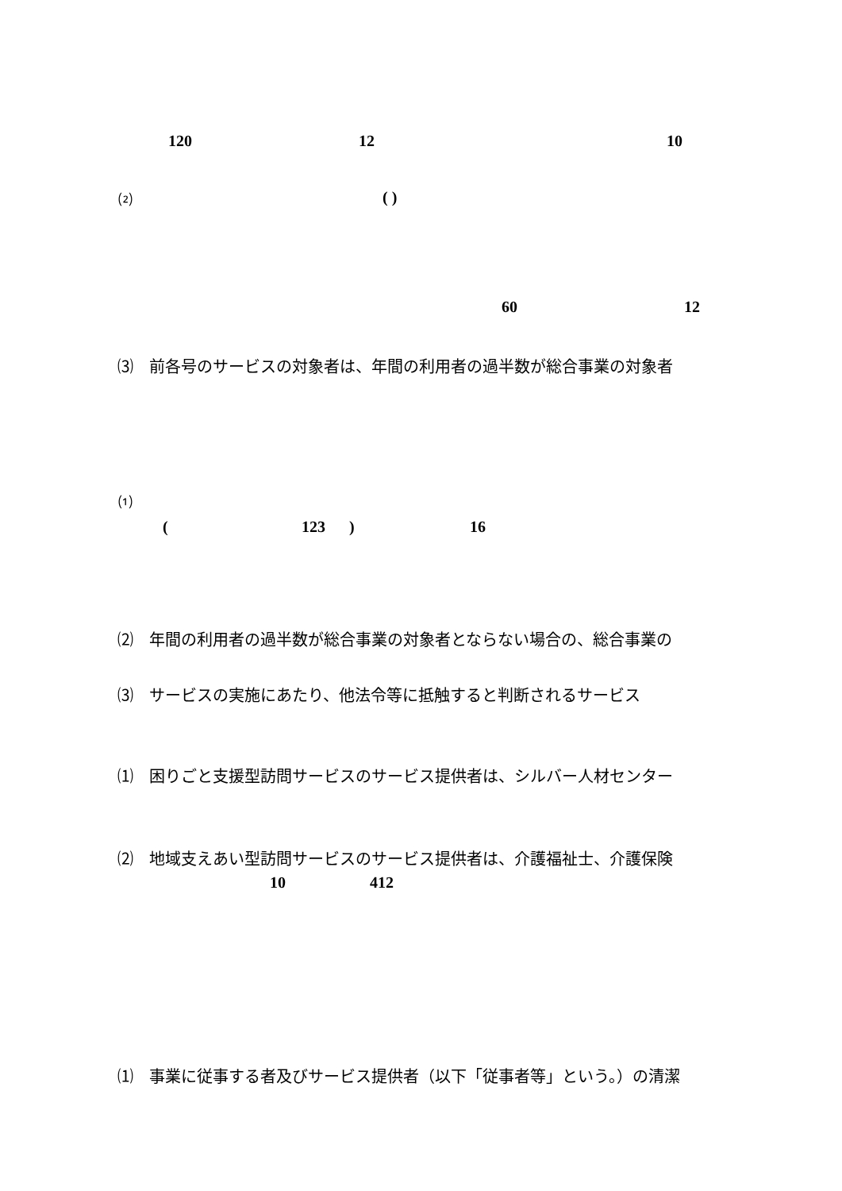120 12 10
⑵ ( )
60 12
⑶　前各号のサービスの対象者は、年間の利用者の過半数が総合事業の対象者
⑴
( 123 ) 16
⑵　年間の利用者の過半数が総合事業の対象者とならない場合の、総合事業の
⑶　サービスの実施にあたり、他法令等に抵触すると判断されるサービス
⑴　困りごと支援型訪問サービスのサービス提供者は、シルバー人材センター
⑵　地域支えあい型訪問サービスのサービス提供者は、介護福祉士、介護保険
10 412
⑴　事業に従事する者及びサービス提供者（以下「従事者等」という。）の清潔